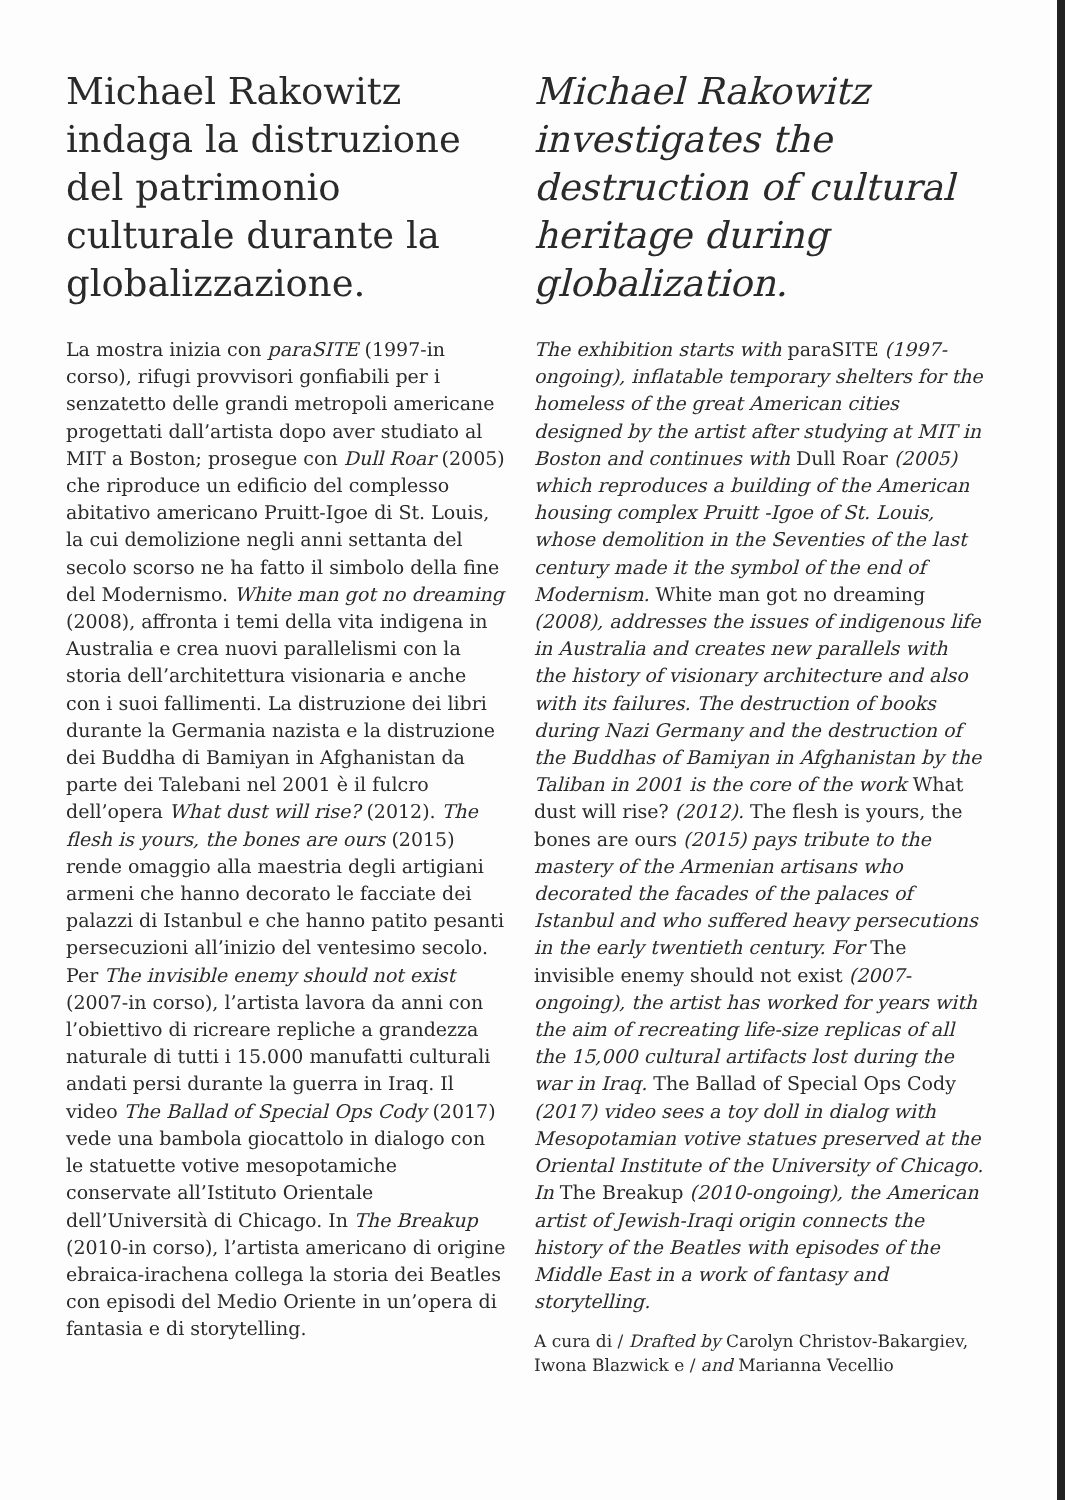Michael Rakowitz indaga la distruzione del patrimonio culturale durante la globalizzazione.
La mostra inizia con paraSITE (1997-in corso), rifugi provvisori gonfiabili per i senzatetto delle grandi metropoli americane progettati dall’artista dopo aver studiato al MIT a Boston; prosegue con Dull Roar (2005) che riproduce un edificio del complesso abitativo americano Pruitt-Igoe di St. Louis, la cui demolizione negli anni settanta del secolo scorso ne ha fatto il simbolo della fine del Modernismo. White man got no dreaming (2008), affronta i temi della vita indigena in Australia e crea nuovi parallelismi con la storia dell’architettura visionaria e anche con i suoi fallimenti. La distruzione dei libri durante la Germania nazista e la distruzione dei Buddha di Bamiyan in Afghanistan da parte dei Talebani nel 2001 è il fulcro dell’opera What dust will rise? (2012). The flesh is yours, the bones are ours (2015) rende omaggio alla maestria degli artigiani armeni che hanno decorato le facciate dei palazzi di Istanbul e che hanno patito pesanti persecuzioni all’inizio del ventesimo secolo. Per The invisible enemy should not exist (2007-in corso), l’artista lavora da anni con l’obiettivo di ricreare repliche a grandezza naturale di tutti i 15.000 manufatti culturali andati persi durante la guerra in Iraq. Il video The Ballad of Special Ops Cody (2017) vede una bambola giocattolo in dialogo con le statuette votive mesopotamiche conservate all’Istituto Orientale dell’Università di Chicago. In The Breakup (2010-in corso), l’artista americano di origine ebraica-irachena collega la storia dei Beatles con episodi del Medio Oriente in un’opera di fantasia e di storytelling.
Michael Rakowitz investigates the destruction of cultural heritage during globalization.
The exhibition starts with paraSITE (1997-ongoing), inflatable temporary shelters for the homeless of the great American cities designed by the artist after studying at MIT in Boston and continues with Dull Roar (2005) which reproduces a building of the American housing complex Pruitt -Igoe of St. Louis, whose demolition in the Seventies of the last century made it the symbol of the end of Modernism. White man got no dreaming (2008), addresses the issues of indigenous life in Australia and creates new parallels with the history of visionary architecture and also with its failures. The destruction of books during Nazi Germany and the destruction of the Buddhas of Bamiyan in Afghanistan by the Taliban in 2001 is the core of the work What dust will rise? (2012). The flesh is yours, the bones are ours (2015) pays tribute to the mastery of the Armenian artisans who decorated the facades of the palaces of Istanbul and who suffered heavy persecutions in the early twentieth century. For The invisible enemy should not exist (2007-ongoing), the artist has worked for years with the aim of recreating life-size replicas of all the 15,000 cultural artifacts lost during the war in Iraq. The Ballad of Special Ops Cody (2017) video sees a toy doll in dialog with Mesopotamian votive statues preserved at the Oriental Institute of the University of Chicago. In The Breakup (2010-ongoing), the American artist of Jewish-Iraqi origin connects the history of the Beatles with episodes of the Middle East in a work of fantasy and storytelling.
A cura di / Drafted by Carolyn Christov-Bakargiev, Iwona Blazwick e / and Marianna Vecellio